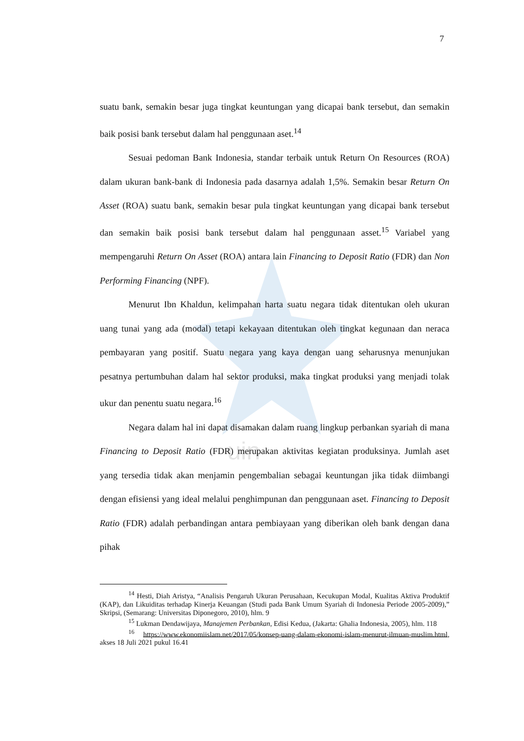uin
7
suatu bank, semakin besar juga tingkat keuntungan yang dicapai bank tersebut, dan semakin baik posisi bank tersebut dalam hal penggunaan aset.<sup>14</sup>
Sesuai pedoman Bank Indonesia, standar terbaik untuk Return On Resources (ROA) dalam ukuran bank-bank di Indonesia pada dasarnya adalah 1,5%. Semakin besar Return On Asset (ROA) suatu bank, semakin besar pula tingkat keuntungan yang dicapai bank tersebut dan semakin baik posisi bank tersebut dalam hal penggunaan asset.<sup>15</sup> Variabel yang mempengaruhi Return On Asset (ROA) antara lain Financing to Deposit Ratio (FDR) dan Non Performing Financing (NPF).
Menurut Ibn Khaldun, kelimpahan harta suatu negara tidak ditentukan oleh ukuran uang tunai yang ada (modal) tetapi kekayaan ditentukan oleh tingkat kegunaan dan neraca pembayaran yang positif. Suatu negara yang kaya dengan uang seharusnya menunjukan pesatnya pertumbuhan dalam hal sektor produksi, maka tingkat produksi yang menjadi tolak ukur dan penentu suatu negara.<sup>16</sup>
Negara dalam hal ini dapat disamakan dalam ruang lingkup perbankan syariah di mana Financing to Deposit Ratio (FDR) merupakan aktivitas kegiatan produksinya. Jumlah aset yang tersedia tidak akan menjamin pengembalian sebagai keuntungan jika tidak diimbangi dengan efisiensi yang ideal melalui penghimpunan dan penggunaan aset. Financing to Deposit Ratio (FDR) adalah perbandingan antara pembiayaan yang diberikan oleh bank dengan dana pihak
<sup>14</sup> Hesti, Diah Aristya, “Analisis Pengaruh Ukuran Perusahaan, Kecukupan Modal, Kualitas Aktiva Produktif (KAP), dan Likuiditas terhadap Kinerja Keuangan (Studi pada Bank Umum Syariah di Indonesia Periode 2005-2009),” Skripsi, (Semarang: Universitas Diponegoro, 2010), hlm. 9
<sup>15</sup> Lukman Dendawijaya, Manajemen Perbankan, Edisi Kedua, (Jakarta: Ghalia Indonesia, 2005), hlm. 118
<sup>16</sup> https://www.ekonomiislam.net/2017/05/konsep-uang-dalam-ekonomi-islam-menurut-ilmuan-muslim.html, akses 18 Juli 2021 pukul 16.41